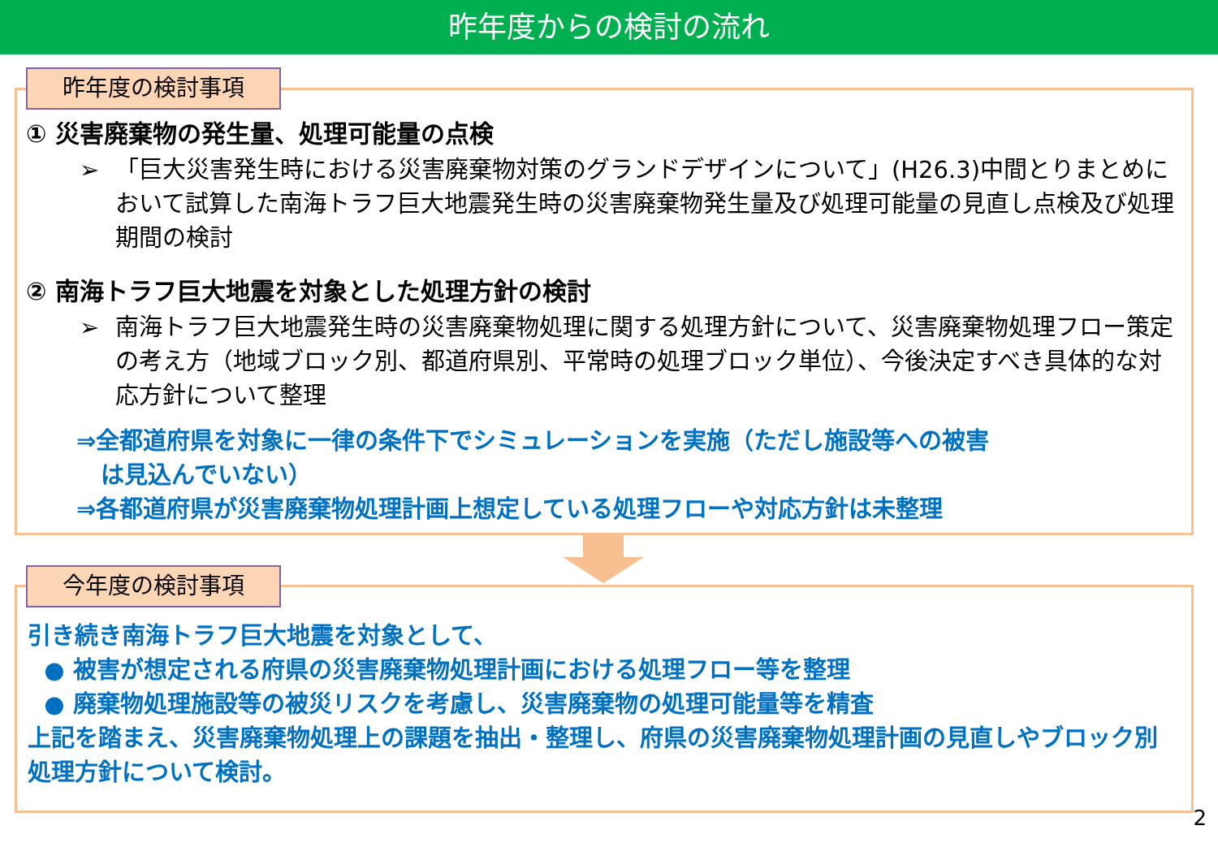昨年度からの検討の流れ
昨年度の検討事項
① 災害廃棄物の発生量、処理可能量の点検
➢ 「巨大災害発生時における災害廃棄物対策のグランドデザインについて」(H26.3)中間とりまとめにおいて試算した南海トラフ巨大地震発生時の災害廃棄物発生量及び処理可能量の見直し点検及び処理期間の検討
② 南海トラフ巨大地震を対象とした処理方針の検討
➢ 南海トラフ巨大地震発生時の災害廃棄物処理に関する処理方針について、災害廃棄物処理フロー策定の考え方（地域ブロック別、都道府県別、平常時の処理ブロック単位）、今後決定すべき具体的な対応方針について整理
⇒全都道府県を対象に一律の条件下でシミュレーションを実施（ただし施設等への被害
は見込んでいない）
⇒各都道府県が災害廃棄物処理計画上想定している処理フローや対応方針は未整理
今年度の検討事項
引き続き南海トラフ巨大地震を対象として、
● 被害が想定される府県の災害廃棄物処理計画における処理フロー等を整理
● 廃棄物処理施設等の被災リスクを考慮し、災害廃棄物の処理可能量等を精査
上記を踏まえ、災害廃棄物処理上の課題を抽出・整理し、府県の災害廃棄物処理計画の見直しやブロック別処理方針について検討。
2